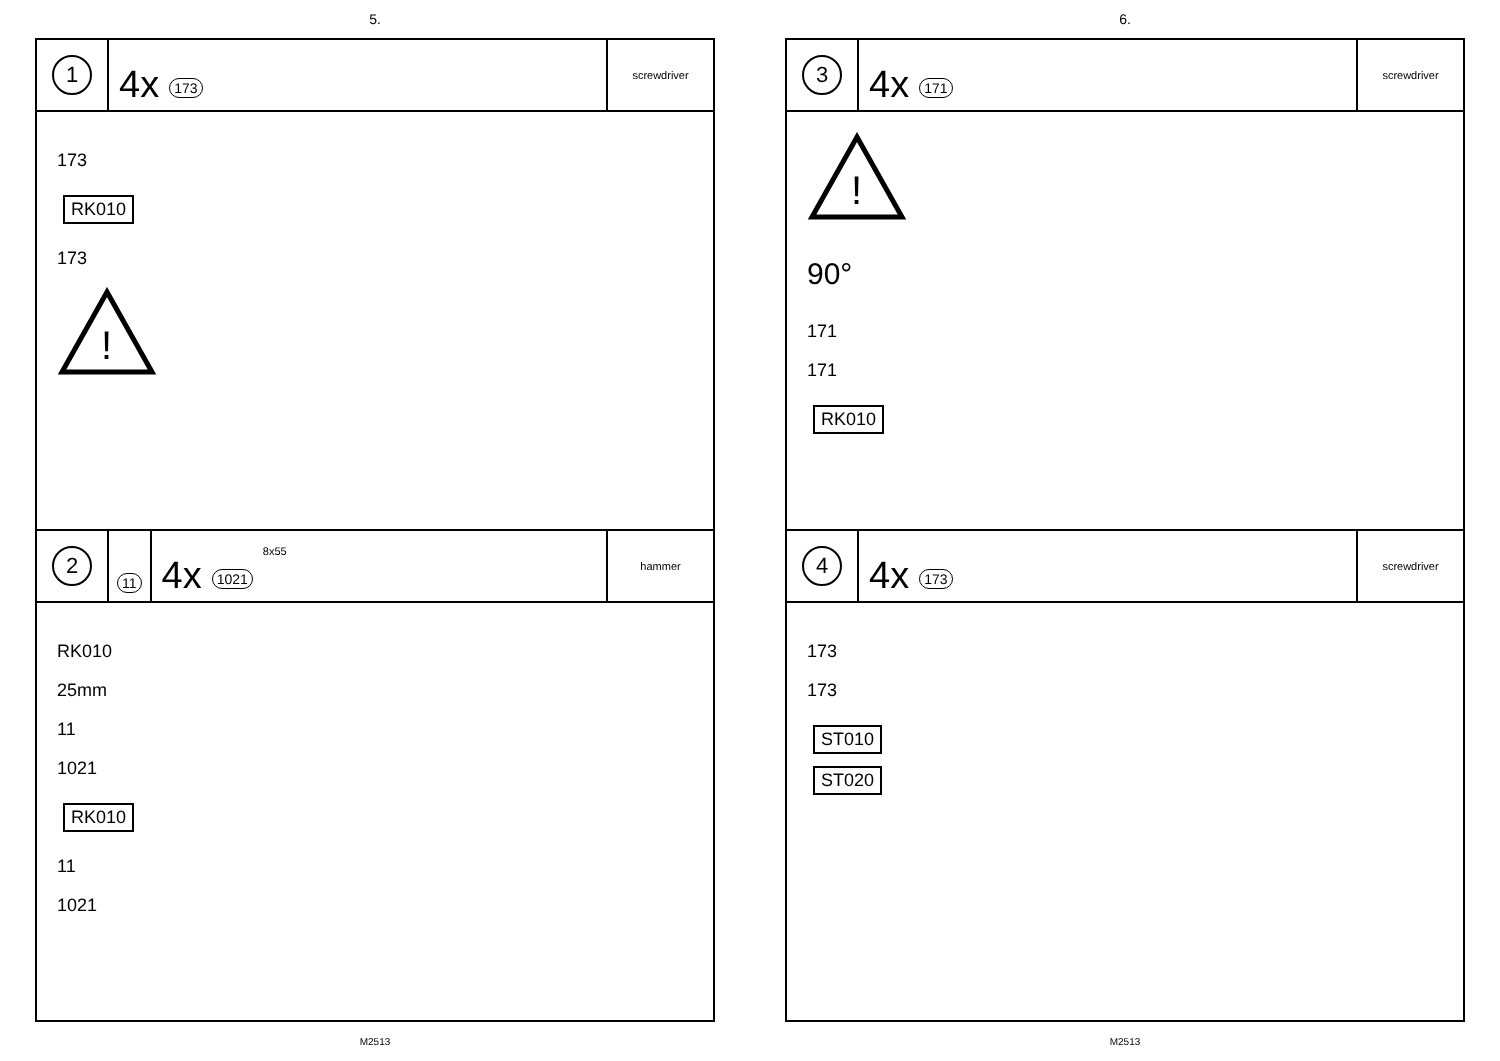5.
1
4x 173
screwdriver
173
RK010
173
!
2
11
4x 1021 8x55 hammer
RK010
25mm
11
1021
RK010
11
1021
M2513
6.
3
4x 171
screwdriver
!
90°
171
171
RK010
4
4x 173
screwdriver
173
173
ST010
ST020
M2513